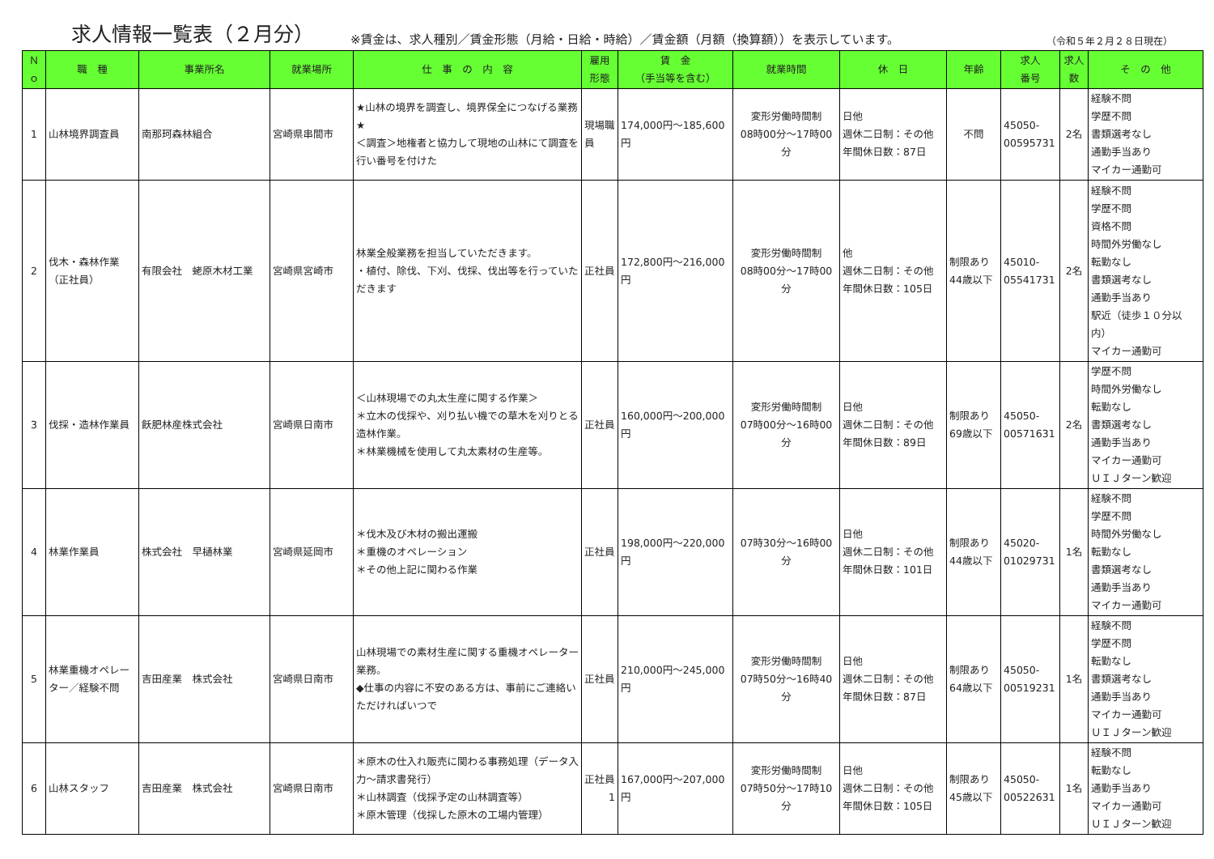求人情報一覧表（２月分）
※賃金は、求人種別／賃金形態（月給・日給・時給）／賃金額（月額（換算額））を表示しています。
（令和５年２月２８日現在）
| Ｎｏ | 職 種 | 事業所名 | 就業場所 | 仕 事 の 内 容 | 雇用 形態 | 賃 金 （手当等を含む） | 就業時間 | 休 日 | 年齢 | 求人 番号 | 求人 数 | そ の 他 |
| --- | --- | --- | --- | --- | --- | --- | --- | --- | --- | --- | --- | --- |
| 1 | 山林境界調査員 | 南那珂森林組合 | 宮崎県串間市 | ★山林の境界を調査し、境界保全につなげる業務★ ＜調査＞地権者と協力して現地の山林にて調査を行い番号を付けた | 現場職員 | 174,000円〜185,600円 | 変形労働時間制 08時00分〜17時00分 | 日他 週休二日制：その他 年間休日数：87日 | 不問 | 45050-00595731 | 2名 | 経験不問 学歴不問 書類選考なし 通勤手当あり マイカー通勤可 |
| 2 | 伐木・森林作業（正社員） | 有限会社 蛯原木材工業 | 宮崎県宮崎市 | 林業全般業務を担当していただきます。 ・植付、除伐、下刈、伐採、伐出等を行っていただきます | 正社員 | 172,800円〜216,000円 | 変形労働時間制 08時00分〜17時00分 | 他 週休二日制：その他 年間休日数：105日 | 制限あり 44歳以下 | 45010-05541731 | 2名 | 経験不問 学歴不問 資格不問 時間外労働なし 転勤なし 書類選考なし 通勤手当あり 駅近（徒歩１０分以内） マイカー通勤可 |
| 3 | 伐採・造林作業員 | 飫肥林産株式会社 | 宮崎県日南市 | ＜山林現場での丸太生産に関する作業＞ ＊立木の伐採や、刈り払い機での草木を刈りとる造林作業。 ＊林業機械を使用して丸太素材の生産等。 | 正社員 | 160,000円〜200,000円 | 変形労働時間制 07時00分〜16時00分 | 日他 週休二日制：その他 年間休日数：89日 | 制限あり 69歳以下 | 45050-00571631 | 2名 | 学歴不問 時間外労働なし 転勤なし 書類選考なし 通勤手当あり マイカー通勤可 ＵＩＪターン歓迎 |
| 4 | 林業作業員 | 株式会社 早樋林業 | 宮崎県延岡市 | ＊伐木及び木材の搬出運搬 ＊重機のオペレーション ＊その他上記に関わる作業 | 正社員 | 198,000円〜220,000円 | 07時30分〜16時00分 | 日他 週休二日制：その他 年間休日数：101日 | 制限あり 44歳以下 | 45020-01029731 | 1名 | 経験不問 学歴不問 時間外労働なし 転勤なし 書類選考なし 通勤手当あり マイカー通勤可 |
| 5 | 林業重機オペレーター／経験不問 | 吉田産業 株式会社 | 宮崎県日南市 | 山林現場での素材生産に関する重機オペレーター業務。 ◆仕事の内容に不安のある方は、事前にご連絡いただければいつで | 正社員 | 210,000円〜245,000円 | 変形労働時間制 07時50分〜16時40分 | 日他 週休二日制：その他 年間休日数：87日 | 制限あり 64歳以下 | 45050-00519231 | 1名 | 経験不問 学歴不問 転勤なし 書類選考なし 通勤手当あり マイカー通勤可 ＵＩＪターン歓迎 |
| 6 | 山林スタッフ | 吉田産業 株式会社 | 宮崎県日南市 | ＊原木の仕入れ販売に関わる事務処理（データ入力〜請求書発行） ＊山林調査（伐採予定の山林調査等） ＊原木管理（伐採した原木の工場内管理） | 正社員 1 | 167,000円〜207,000円 | 変形労働時間制 07時50分〜17時10分 | 日他 週休二日制：その他 年間休日数：105日 | 制限あり 45歳以下 | 45050-00522631 | 1名 | 経験不問 転勤なし 通勤手当あり マイカー通勤可 ＵＩＪターン歓迎 |